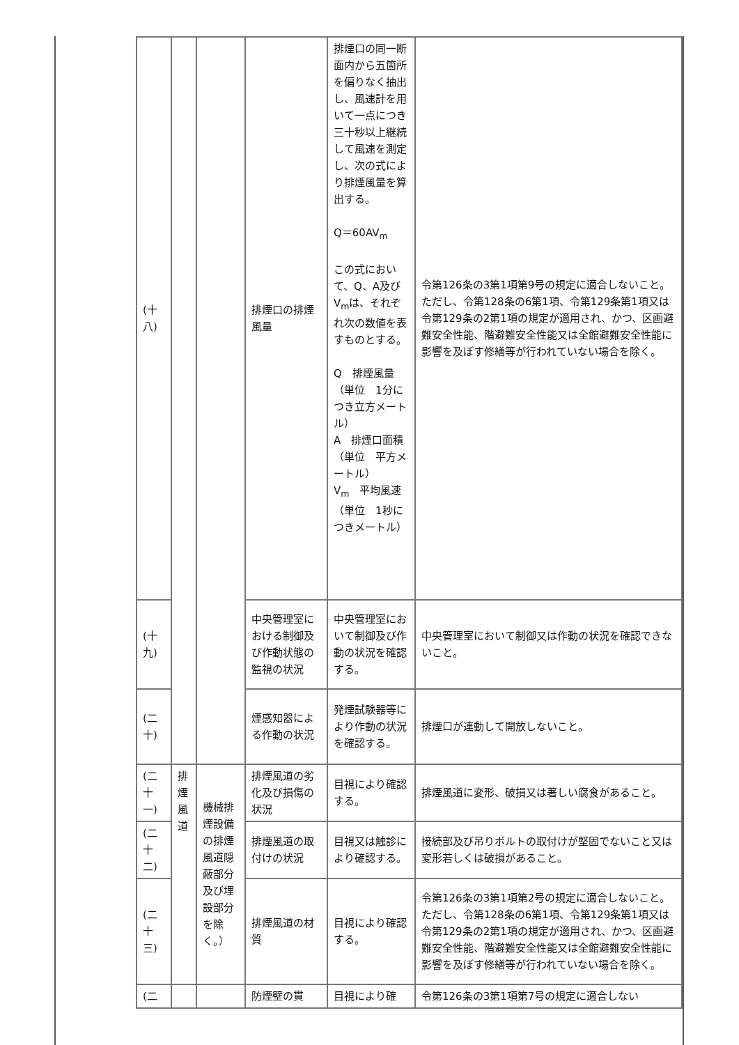| (十八) | | | 排煙口の排煙風量 | 排煙口の同一断面内から五箇所を偏りなく抽出し、風速計を用いて一点につき三十秒以上継続して風速を測定し、次の式により排煙風量を算出する。 Q＝60AV<sub>m</sub> この式において、Q、A及びV<sub>m</sub>は、それぞれ次の数値を表すものとする。 Q 排煙風量（単位 1分につき立方メートル） A 排煙口面積（単位 平方メートル） V<sub>m</sub> 平均風速（単位 1秒につきメートル） | 令第126条の3第1項第9号の規定に適合しないこと。ただし、令第128条の6第1項、令第129条第1項又は令第129条の2第1項の規定が適用され、かつ、区画避難安全性能、階避難安全性能又は全館避難安全性能に影響を及ぼす修繕等が行われていない場合を除く。 |
| (十九) | | | 中央管理室における制御及び作動状態の監視の状況 | 中央管理室において制御及び作動の状況を確認する。 | 中央管理室において制御又は作動の状況を確認できないこと。 |
| (二十) | | | 煙感知器による作動の状況 | 発煙試験器等により作動の状況を確認する。 | 排煙口が連動して開放しないこと。 |
| (二十一) | 排煙風道 | 機械排煙設備の排煙風道隠蔽部分及び埋設部分を除く。） | 排煙風道の劣化及び損傷の状況 | 目視により確認する。 | 排煙風道に変形、破損又は著しい腐食があること。 |
| (二十二) | | | 排煙風道の取付けの状況 | 目視又は触診により確認する。 | 接続部及び吊りボルトの取付けが堅固でないこと又は変形若しくは破損があること。 |
| (二十三) | | | 排煙風道の材質 | 目視により確認する。 | 令第126条の3第1項第2号の規定に適合しないこと。ただし、令第128条の6第1項、令第129条第1項又は令第129条の2第1項の規定が適用され、かつ、区画避難安全性能、階避難安全性能又は全館避難安全性能に影響を及ぼす修繕等が行われていない場合を除く。 |
| (二 | | | 防煙壁の貫 | 目視により確 | 令第126条の3第1項第7号の規定に適合しない |